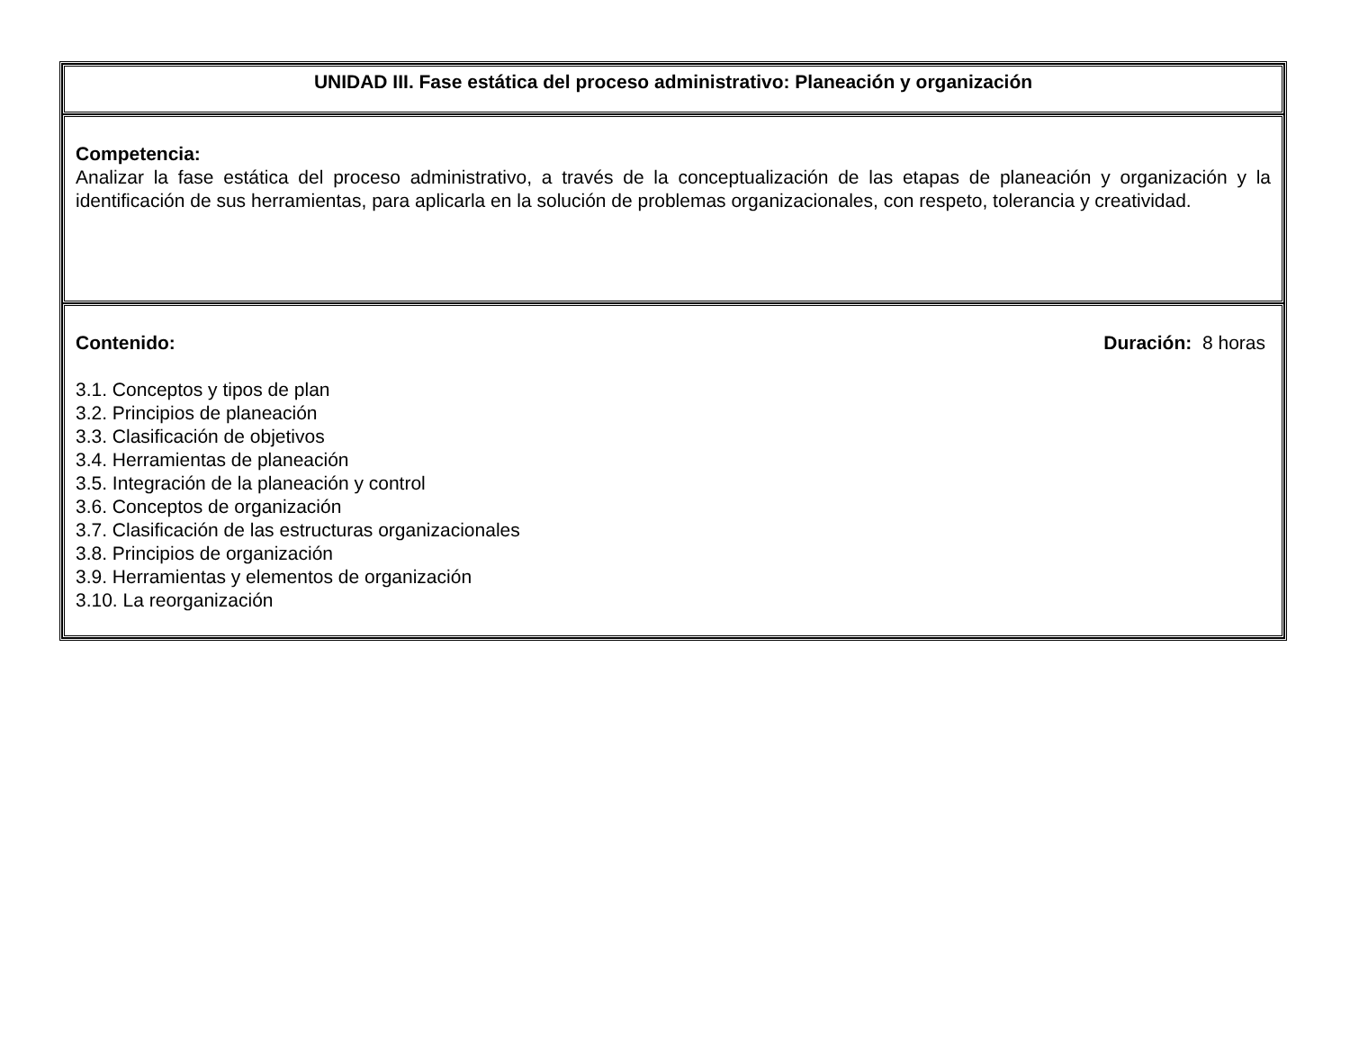| UNIDAD III. Fase estática del proceso administrativo: Planeación y organización |
| Competencia: Analizar la fase estática del proceso administrativo, a través de la conceptualización de las etapas de planeación y organización y la identificación de sus herramientas, para aplicarla en la solución de problemas organizacionales, con respeto, tolerancia y creatividad. |
| Contenido: Duración: 8 horas 3.1. Conceptos y tipos de plan 3.2. Principios de planeación 3.3. Clasificación de objetivos 3.4. Herramientas de planeación 3.5. Integración de la planeación y control 3.6. Conceptos de organización 3.7. Clasificación de las estructuras organizacionales 3.8. Principios de organización 3.9. Herramientas y elementos de organización 3.10. La reorganización |